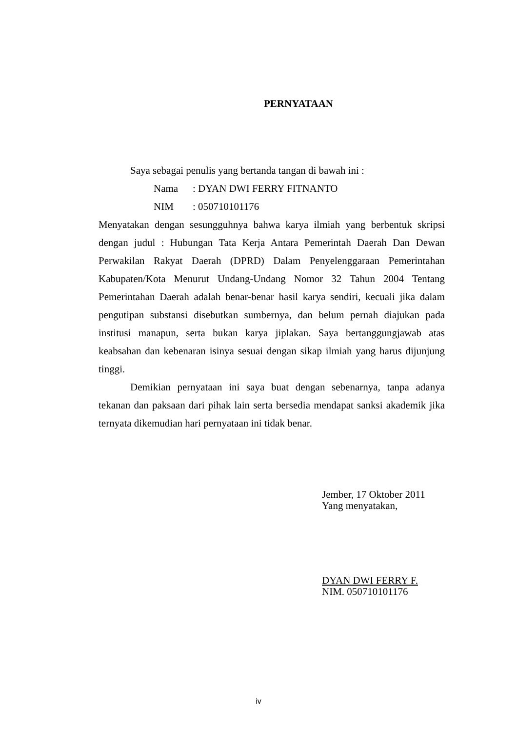PERNYATAAN
Saya sebagai penulis yang bertanda tangan di bawah ini :
Nama: DYAN DWI FERRY FITNANTO
NIM: 050710101176
Menyatakan dengan sesungguhnya bahwa karya ilmiah yang berbentuk skripsi dengan judul : Hubungan Tata Kerja Antara Pemerintah Daerah Dan Dewan Perwakilan Rakyat Daerah (DPRD) Dalam Penyelenggaraan Pemerintahan Kabupaten/Kota Menurut Undang-Undang Nomor 32 Tahun 2004 Tentang Pemerintahan Daerah adalah benar-benar hasil karya sendiri, kecuali jika dalam pengutipan substansi disebutkan sumbernya, dan belum pernah diajukan pada institusi manapun, serta bukan karya jiplakan. Saya bertanggungjawab atas keabsahan dan kebenaran isinya sesuai dengan sikap ilmiah yang harus dijunjung tinggi.
Demikian pernyataan ini saya buat dengan sebenarnya, tanpa adanya tekanan dan paksaan dari pihak lain serta bersedia mendapat sanksi akademik jika ternyata dikemudian hari pernyataan ini tidak benar.
Jember, 17 Oktober 2011
Yang menyatakan,
DYAN DWI FERRY F.
NIM. 050710101176
iv